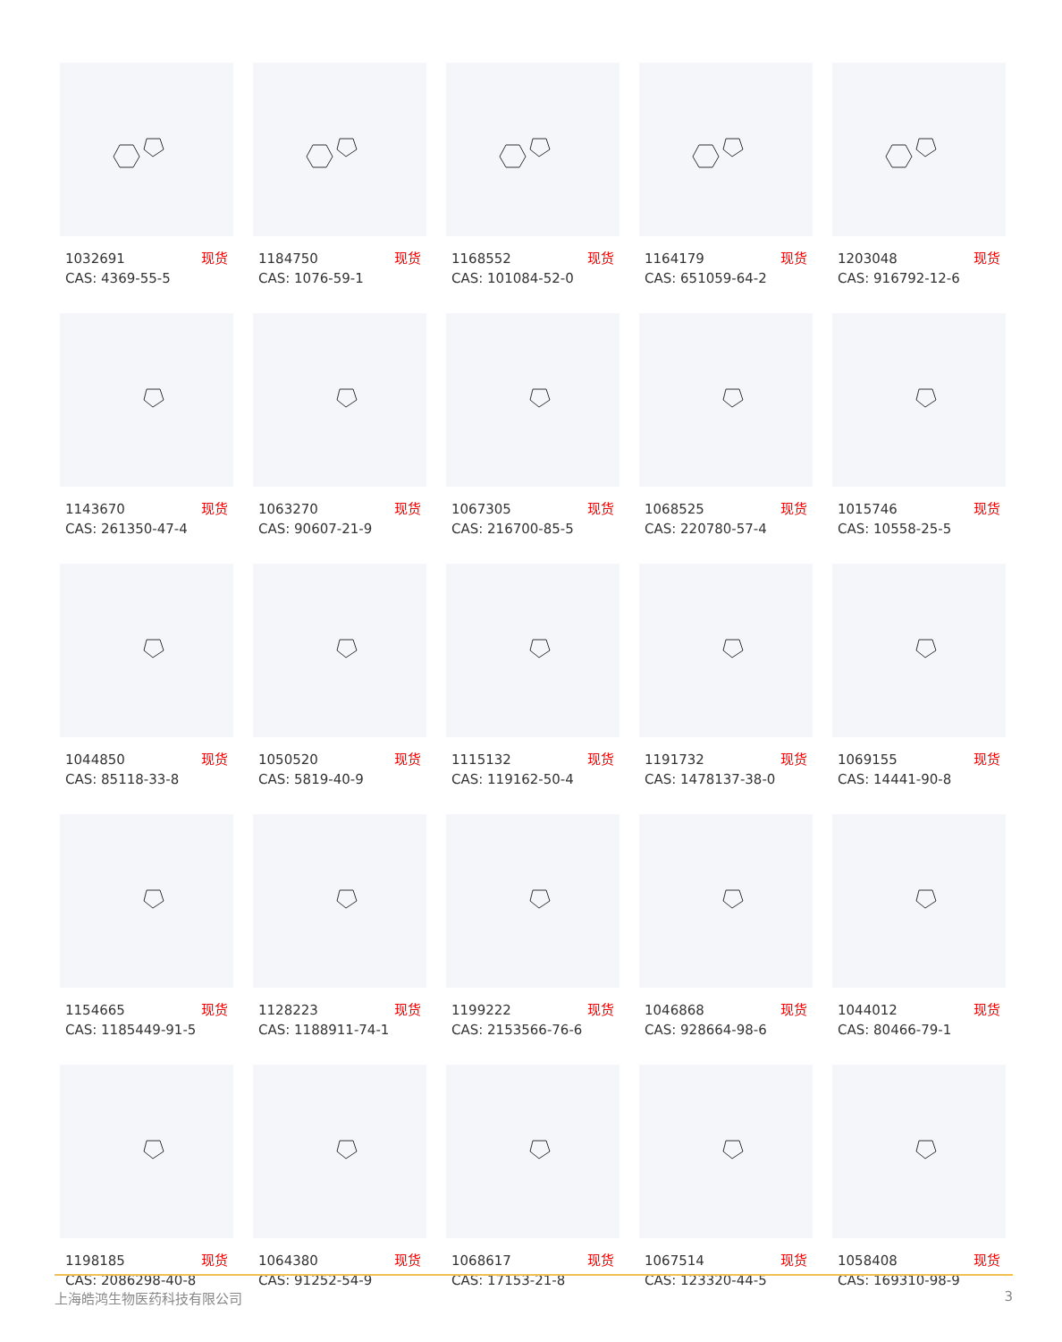1032691 现货
CAS: 4369-55-5
1184750 现货
CAS: 1076-59-1
1168552 现货
CAS: 101084-52-0
1164179 现货
CAS: 651059-64-2
1203048 现货
CAS: 916792-12-6
1143670 现货
CAS: 261350-47-4
1063270 现货
CAS: 90607-21-9
1067305 现货
CAS: 216700-85-5
1068525 现货
CAS: 220780-57-4
1015746 现货
CAS: 10558-25-5
1044850 现货
CAS: 85118-33-8
1050520 现货
CAS: 5819-40-9
1115132 现货
CAS: 119162-50-4
1191732 现货
CAS: 1478137-38-0
1069155 现货
CAS: 14441-90-8
1154665 现货
CAS: 1185449-91-5
1128223 现货
CAS: 1188911-74-1
1199222 现货
CAS: 2153566-76-6
1046868 现货
CAS: 928664-98-6
1044012 现货
CAS: 80466-79-1
1198185 现货
CAS: 2086298-40-8
1064380 现货
CAS: 91252-54-9
1068617 现货
CAS: 17153-21-8
1067514 现货
CAS: 123320-44-5
1058408 现货
CAS: 169310-98-9
上海皓鸿生物医药科技有限公司 3